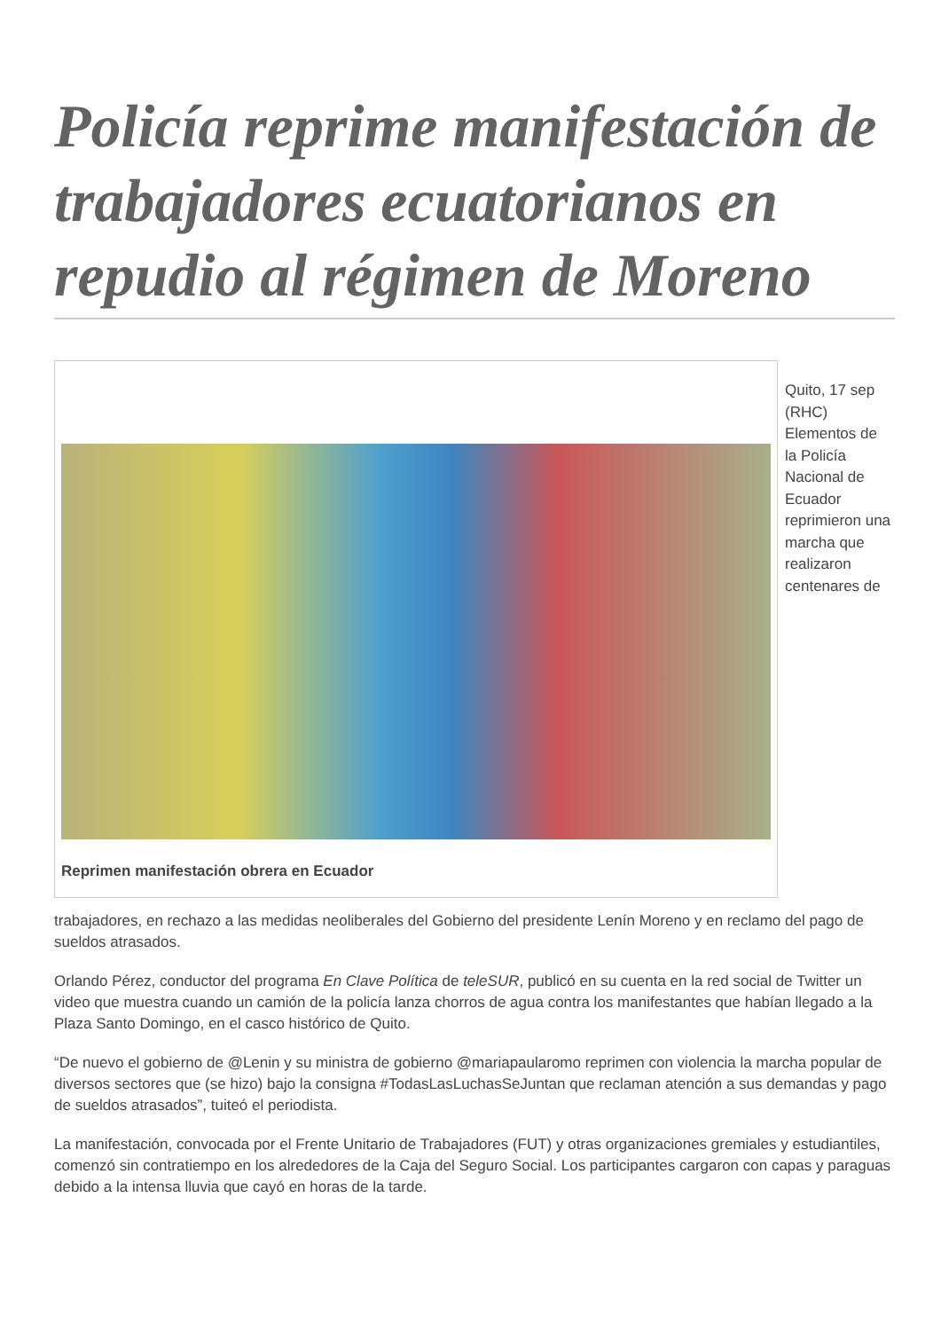Policía reprime manifestación de trabajadores ecuatorianos en repudio al régimen de Moreno
Reprimen manifestación obrera en Ecuador
Quito, 17 sep (RHC) Elementos de la Policía Nacional de Ecuador reprimieron una marcha que realizaron centenares de
trabajadores, en rechazo a las medidas neoliberales del Gobierno del presidente Lenín Moreno y en reclamo del pago de sueldos atrasados.
Orlando Pérez, conductor del programa En Clave Política de teleSUR, publicó en su cuenta en la red social de Twitter un video que muestra cuando un camión de la policía lanza chorros de agua contra los manifestantes que habían llegado a la Plaza Santo Domingo, en el casco histórico de Quito.
“De nuevo el gobierno de @Lenin y su ministra de gobierno @mariapaularomo reprimen con violencia la marcha popular de diversos sectores que (se hizo) bajo la consigna #TodasLasLuchasSeJuntan que reclaman atención a sus demandas y pago de sueldos atrasados”, tuiteó el periodista.
La manifestación, convocada por el Frente Unitario de Trabajadores (FUT) y otras organizaciones gremiales y estudiantiles, comenzó sin contratiempo en los alrededores de la Caja del Seguro Social. Los participantes cargaron con capas y paraguas debido a la intensa lluvia que cayó en horas de la tarde.